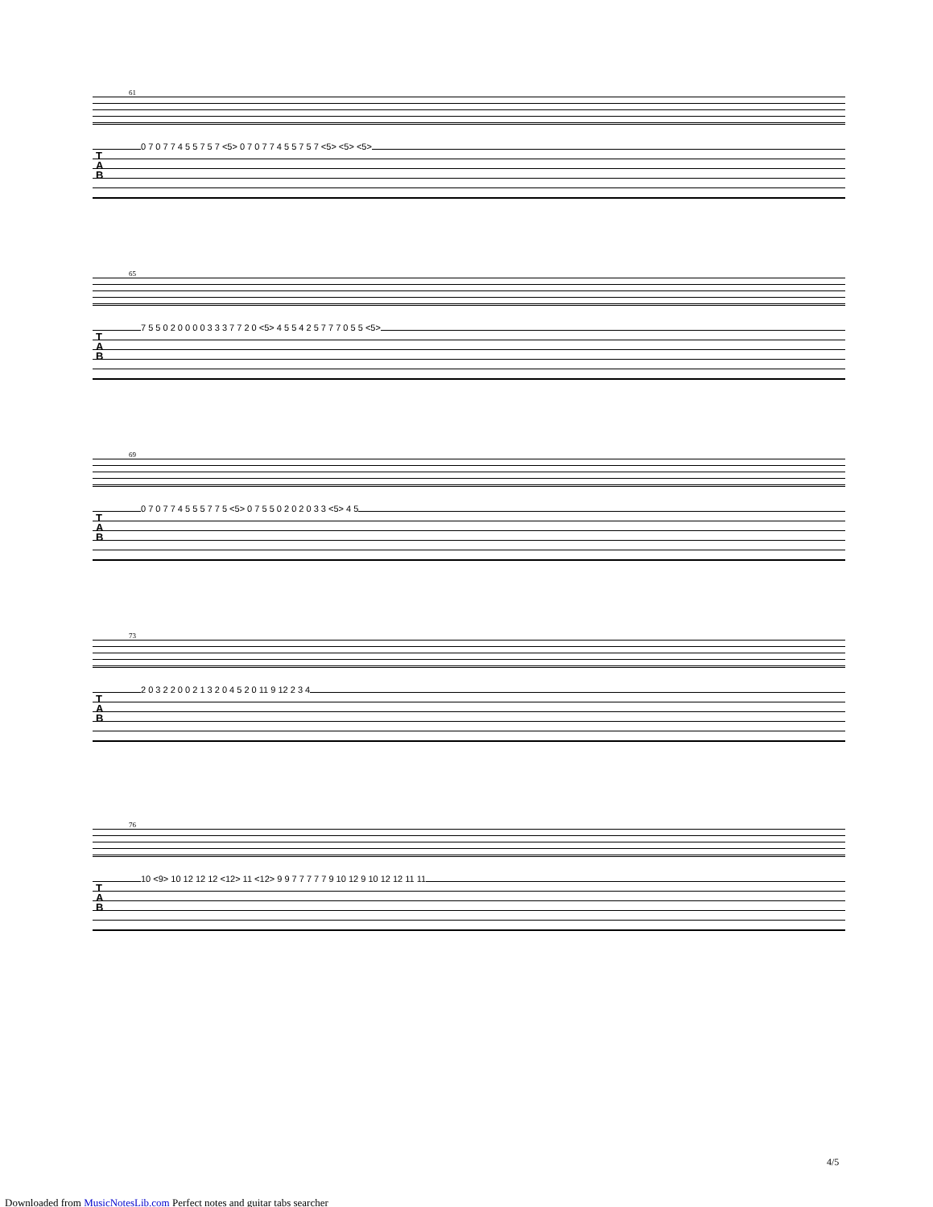61
T
A
B
0 7 0 7 7 4 5 5 7 5 7 <5> 0 7 0 7 7 4 5 5 7 5 7 <5> <5> <5>
65
T
A
B
7 5 5 0 2 0 0 0 0 3 3 3 7 7 2 0 <5> 4 5 5 4 2 5 7 7 7 0 5 5 <5>
69
T
A
B
0 7 0 7 7 4 5 5 5 7 7 5 <5> 0 7 5 5 0 2 0 2 0 3 3 <5> 4 5
73
T
A
B
2 0 3 2 2 0 0 2 1 3 2 0 4 5 2 0 11 9 12 2 3 4
76
T
A
B
10 <9> 10 12 12 12 <12> 11 <12> 9 9 7 7 7 7 7 9 10 12 9 10 12 12 11 11
4/5
Downloaded from MusicNotesLib.com Perfect notes and guitar tabs searcher